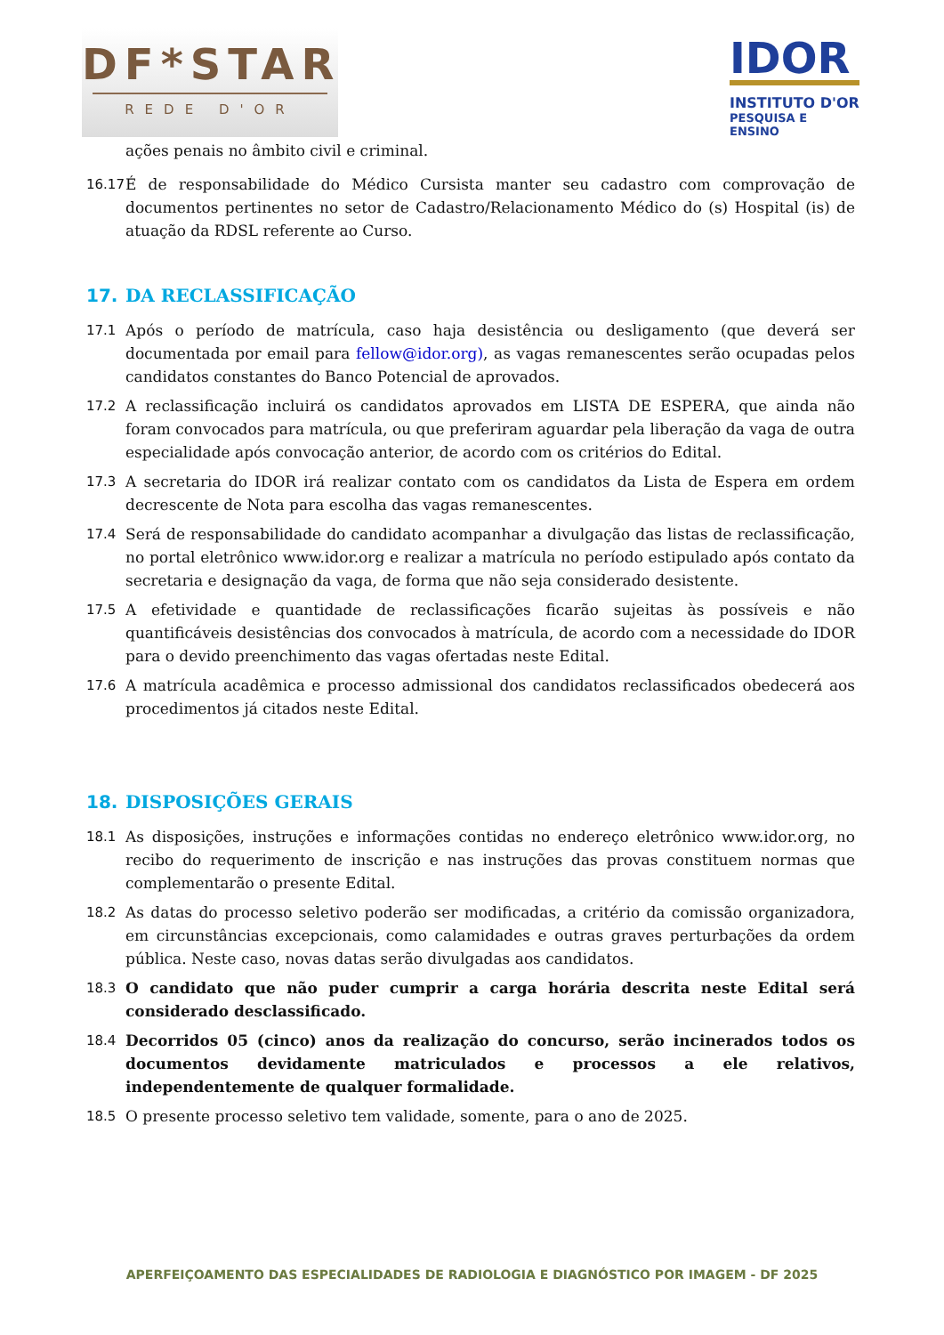DF*STAR
REDE D'OR
IDOR
INSTITUTO D'OR
PESQUISA E ENSINO
ações penais no âmbito civil e criminal.
16.17
É de responsabilidade do Médico Cursista manter seu cadastro com comprovação de documentos pertinentes no setor de Cadastro/Relacionamento Médico do (s) Hospital (is) de atuação da RDSL referente ao Curso.
17. DA RECLASSIFICAÇÃO
17.1 Após o período de matrícula, caso haja desistência ou desligamento (que deverá ser documentada por email para fellow@idor.org), as vagas remanescentes serão ocupadas pelos candidatos constantes do Banco Potencial de aprovados.
17.2 A reclassificação incluirá os candidatos aprovados em LISTA DE ESPERA, que ainda não foram convocados para matrícula, ou que preferiram aguardar pela liberação da vaga de outra especialidade após convocação anterior, de acordo com os critérios do Edital.
17.3 A secretaria do IDOR irá realizar contato com os candidatos da Lista de Espera em ordem decrescente de Nota para escolha das vagas remanescentes.
17.4 Será de responsabilidade do candidato acompanhar a divulgação das listas de reclassificação, no portal eletrônico www.idor.org e realizar a matrícula no período estipulado após contato da secretaria e designação da vaga, de forma que não seja considerado desistente.
17.5 A efetividade e quantidade de reclassificações ficarão sujeitas às possíveis e não quantificáveis desistências dos convocados à matrícula, de acordo com a necessidade do IDOR para o devido preenchimento das vagas ofertadas neste Edital.
17.6 A matrícula acadêmica e processo admissional dos candidatos reclassificados obedecerá aos procedimentos já citados neste Edital.
18. DISPOSIÇÕES GERAIS
18.1 As disposições, instruções e informações contidas no endereço eletrônico www.idor.org, no recibo do requerimento de inscrição e nas instruções das provas constituem normas que complementarão o presente Edital.
18.2 As datas do processo seletivo poderão ser modificadas, a critério da comissão organizadora, em circunstâncias excepcionais, como calamidades e outras graves perturbações da ordem pública. Neste caso, novas datas serão divulgadas aos candidatos.
18.3 O candidato que não puder cumprir a carga horária descrita neste Edital será considerado desclassificado.
18.4 Decorridos 05 (cinco) anos da realização do concurso, serão incinerados todos os documentos devidamente matriculados e processos a ele relativos, independentemente de qualquer formalidade.
18.5 O presente processo seletivo tem validade, somente, para o ano de 2025.
APERFEIÇOAMENTO DAS ESPECIALIDADES DE RADIOLOGIA E DIAGNÓSTICO POR IMAGEM - DF 2025